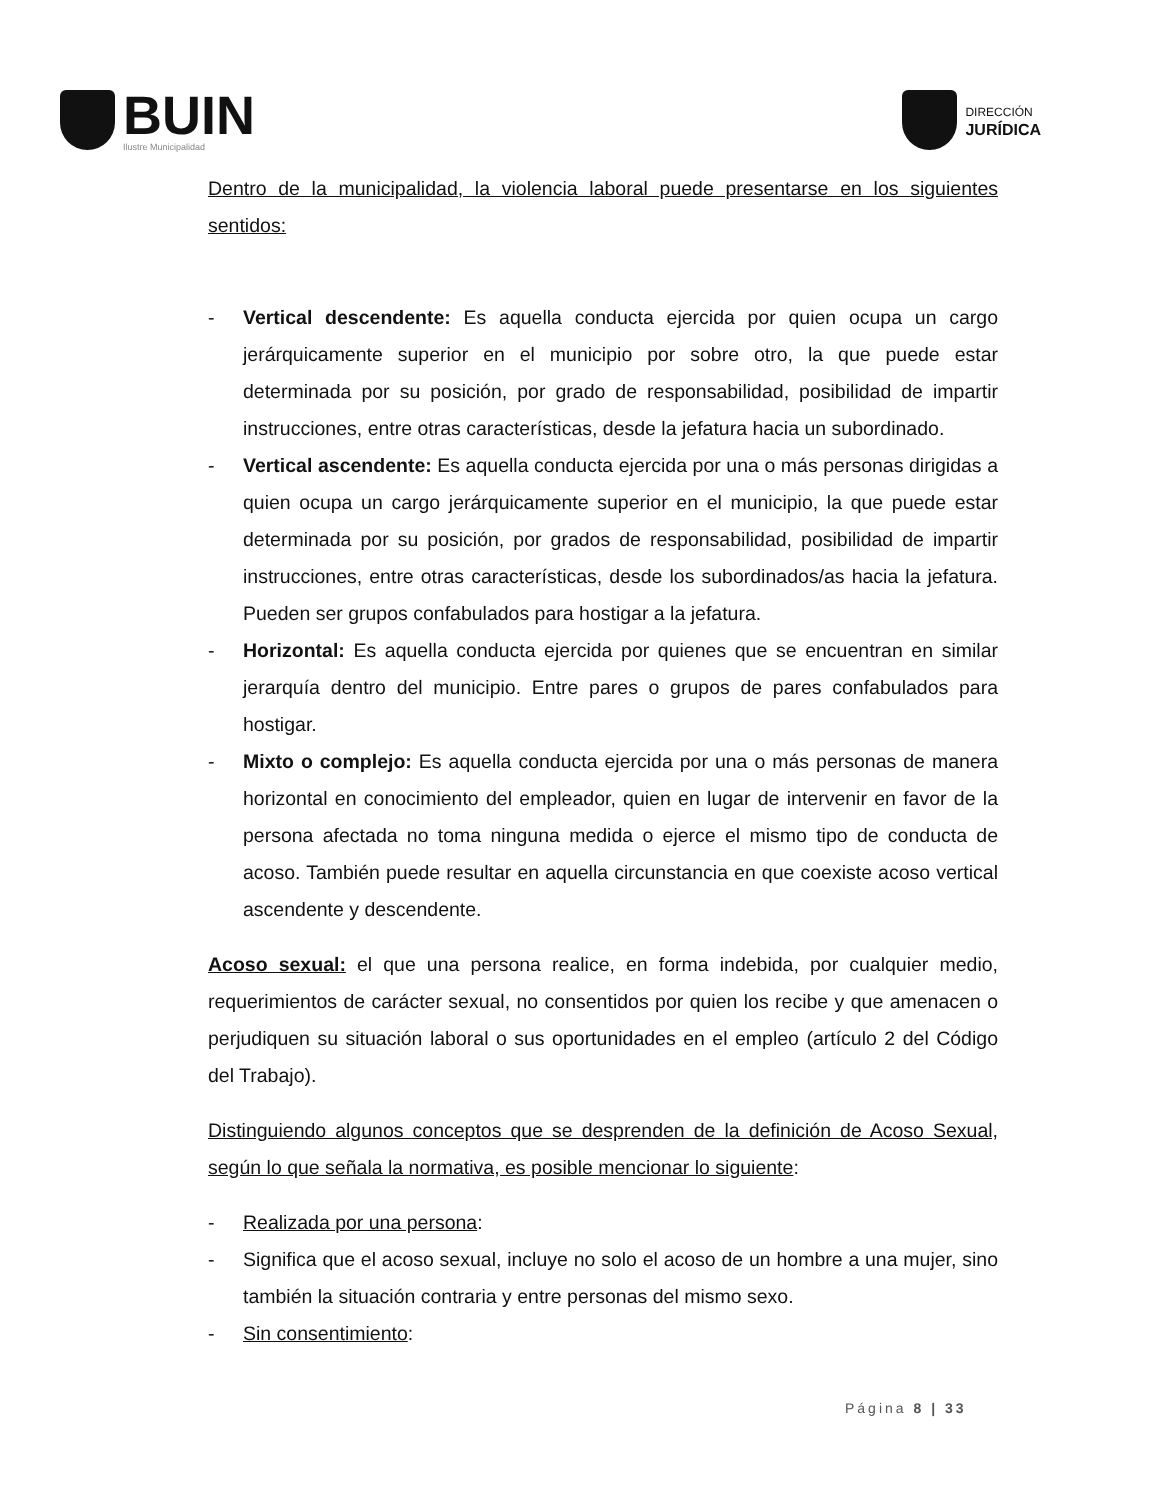BUIN
Ilustre Municipalidad
DIRECCIÓN
JURÍDICA
Dentro de la municipalidad, la violencia laboral puede presentarse en los siguientes sentidos:
- Vertical descendente: Es aquella conducta ejercida por quien ocupa un cargo jerárquicamente superior en el municipio por sobre otro, la que puede estar determinada por su posición, por grado de responsabilidad, posibilidad de impartir instrucciones, entre otras características, desde la jefatura hacia un subordinado.
- Vertical ascendente: Es aquella conducta ejercida por una o más personas dirigidas a quien ocupa un cargo jerárquicamente superior en el municipio, la que puede estar determinada por su posición, por grados de responsabilidad, posibilidad de impartir instrucciones, entre otras características, desde los subordinados/as hacia la jefatura. Pueden ser grupos confabulados para hostigar a la jefatura.
- Horizontal: Es aquella conducta ejercida por quienes que se encuentran en similar jerarquía dentro del municipio. Entre pares o grupos de pares confabulados para hostigar.
- Mixto o complejo: Es aquella conducta ejercida por una o más personas de manera horizontal en conocimiento del empleador, quien en lugar de intervenir en favor de la persona afectada no toma ninguna medida o ejerce el mismo tipo de conducta de acoso. También puede resultar en aquella circunstancia en que coexiste acoso vertical ascendente y descendente.
Acoso sexual: el que una persona realice, en forma indebida, por cualquier medio, requerimientos de carácter sexual, no consentidos por quien los recibe y que amenacen o perjudiquen su situación laboral o sus oportunidades en el empleo (artículo 2 del Código del Trabajo).
Distinguiendo algunos conceptos que se desprenden de la definición de Acoso Sexual, según lo que señala la normativa, es posible mencionar lo siguiente:
- Realizada por una persona:
- Significa que el acoso sexual, incluye no solo el acoso de un hombre a una mujer, sino también la situación contraria y entre personas del mismo sexo.
- Sin consentimiento:
Página 8 | 33